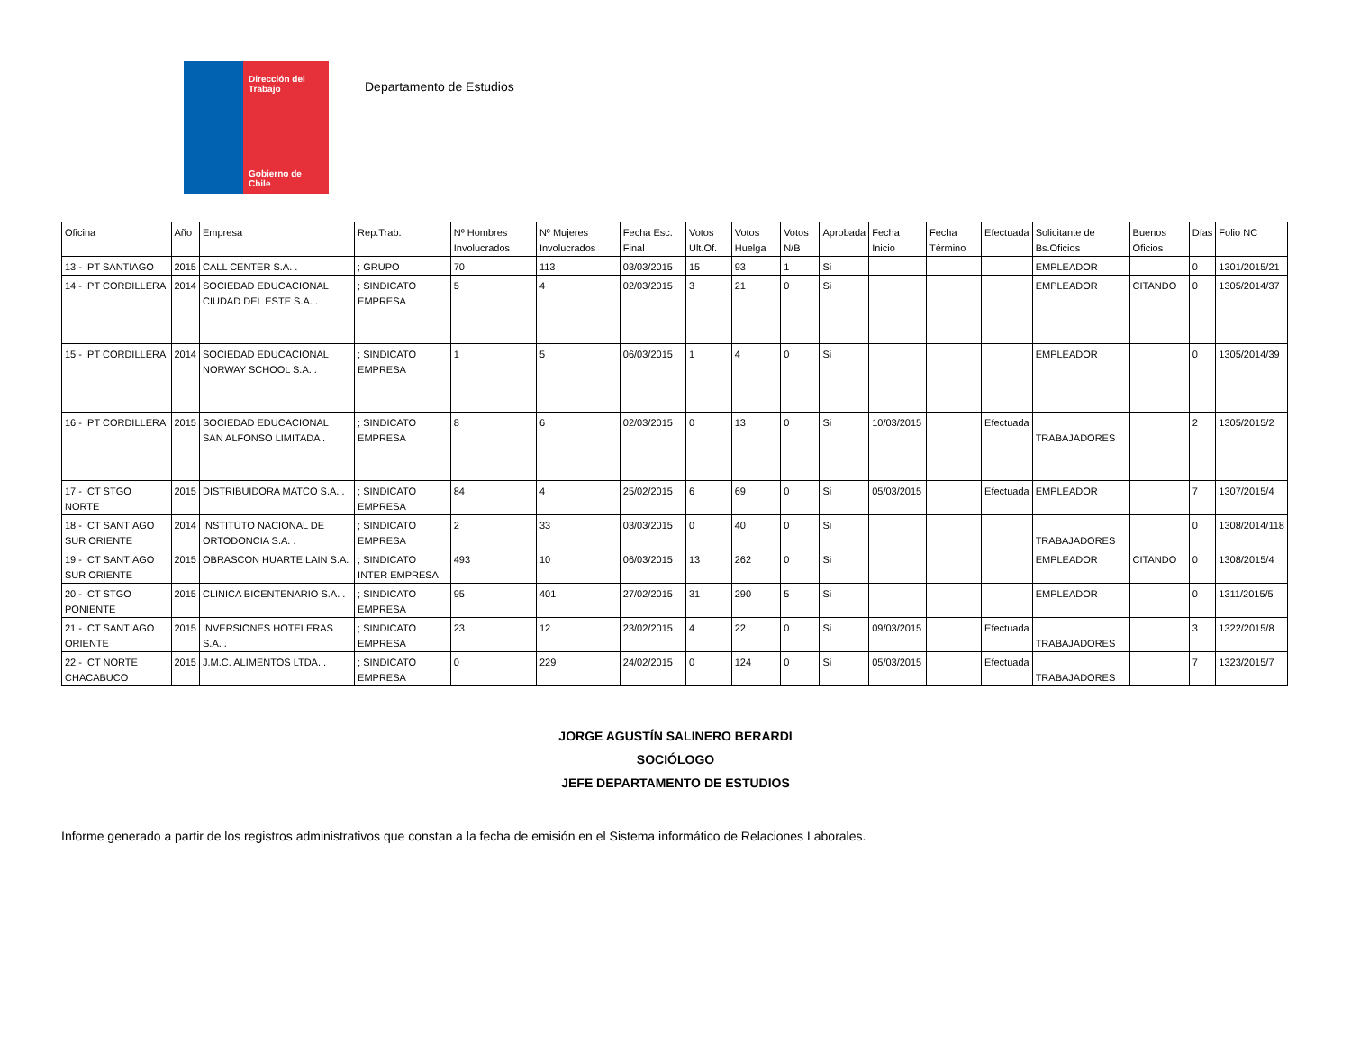Dirección del Trabajo
Gobierno de Chile
Departamento de Estudios
| Oficina | Año | Empresa | Rep.Trab. | Nº Hombres Involucrados | Nº Mujeres Involucrados | Fecha Esc. Final | Votos Ult.Of. | Votos Huelga | Votos N/B | Aprobada | Fecha Inicio | Fecha Término | Efectuada | Solicitante de Bs.Oficios | Buenos Oficios | Días | Folio NC |
| --- | --- | --- | --- | --- | --- | --- | --- | --- | --- | --- | --- | --- | --- | --- | --- | --- | --- |
| 13 - IPT SANTIAGO | 2015 | CALL CENTER S.A. . | ; GRUPO | 70 | 113 | 03/03/2015 | 15 | 93 | 1 | Si | | | | EMPLEADOR | | 0 | 1301/2015/21 |
| 14 - IPT CORDILLERA | 2014 | SOCIEDAD EDUCACIONAL CIUDAD DEL ESTE S.A. . | ; SINDICATO EMPRESA | 5 | 4 | 02/03/2015 | 3 | 21 | 0 | Si | | | | EMPLEADOR | CITANDO | 0 | 1305/2014/37 |
| 15 - IPT CORDILLERA | 2014 | SOCIEDAD EDUCACIONAL NORWAY SCHOOL S.A. . | ; SINDICATO EMPRESA | 1 | 5 | 06/03/2015 | 1 | 4 | 0 | Si | | | | EMPLEADOR | | 0 | 1305/2014/39 |
| 16 - IPT CORDILLERA | 2015 | SOCIEDAD EDUCACIONAL SAN ALFONSO LIMITADA . | ; SINDICATO EMPRESA | 8 | 6 | 02/03/2015 | 0 | 13 | 0 | Si | 10/03/2015 | | Efectuada | TRABAJADORES | | 2 | 1305/2015/2 |
| 17 - ICT STGO NORTE | 2015 | DISTRIBUIDORA MATCO S.A. . | ; SINDICATO EMPRESA | 84 | 4 | 25/02/2015 | 6 | 69 | 0 | Si | 05/03/2015 | | Efectuada | EMPLEADOR | | 7 | 1307/2015/4 |
| 18 - ICT SANTIAGO SUR ORIENTE | 2014 | INSTITUTO NACIONAL DE ORTODONCIA S.A. . | ; SINDICATO EMPRESA | 2 | 33 | 03/03/2015 | 0 | 40 | 0 | Si | | | | TRABAJADORES | | 0 | 1308/2014/118 |
| 19 - ICT SANTIAGO SUR ORIENTE | 2015 | OBRASCON HUARTE LAIN S.A. . | ; SINDICATO INTER EMPRESA | 493 | 10 | 06/03/2015 | 13 | 262 | 0 | Si | | | | EMPLEADOR | CITANDO | 0 | 1308/2015/4 |
| 20 - ICT STGO PONIENTE | 2015 | CLINICA BICENTENARIO S.A. . | ; SINDICATO EMPRESA | 95 | 401 | 27/02/2015 | 31 | 290 | 5 | Si | | | | EMPLEADOR | | 0 | 1311/2015/5 |
| 21 - ICT SANTIAGO ORIENTE | 2015 | INVERSIONES HOTELERAS S.A. . | ; SINDICATO EMPRESA | 23 | 12 | 23/02/2015 | 4 | 22 | 0 | Si | 09/03/2015 | | Efectuada | TRABAJADORES | | 3 | 1322/2015/8 |
| 22 - ICT NORTE CHACABUCO | 2015 | J.M.C. ALIMENTOS LTDA. . | ; SINDICATO EMPRESA | 0 | 229 | 24/02/2015 | 0 | 124 | 0 | Si | 05/03/2015 | | Efectuada | TRABAJADORES | | 7 | 1323/2015/7 |
JORGE AGUSTÍN SALINERO BERARDI
SOCIÓLOGO
JEFE DEPARTAMENTO DE ESTUDIOS
Informe generado a partir de los registros administrativos que constan a la fecha de emisión en el Sistema informático de Relaciones Laborales.